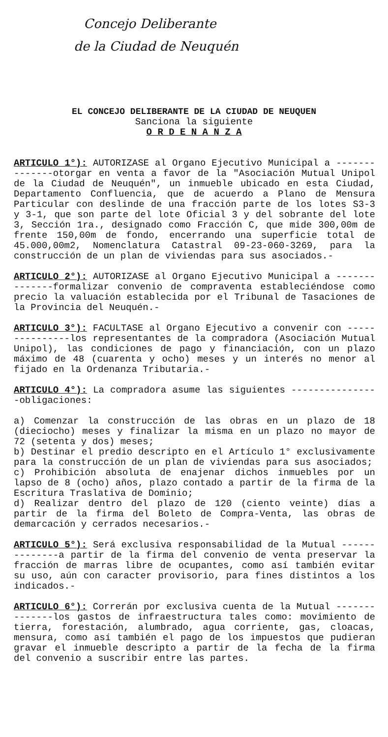Concejo Deliberante
de la Ciudad de Neuquén
EL CONCEJO DELIBERANTE DE LA CIUDAD DE NEUQUEN
Sanciona la siguiente
O R D E N A N Z A
ARTICULO 1°): AUTORIZASE al Organo Ejecutivo Municipal a --------------otorgar en venta a favor de la "Asociación Mutual Unipol de la Ciudad de Neuquén", un inmueble ubicado en esta Ciudad, Departamento Confluencia, que de acuerdo a Plano de Mensura Particular con deslinde de una fracción parte de los lotes S3-3 y 3-1, que son parte del lote Oficial 3 y del sobrante del lote 3, Sección 1ra., designado como Fracción C, que mide 300,00m de frente 150,00m de fondo, encerrando una superficie total de 45.000,00m2, Nomenclatura Catastral 09-23-060-3269, para la construcción de un plan de viviendas para sus asociados.-
ARTICULO 2°): AUTORIZASE al Organo Ejecutivo Municipal a --------------formalizar convenio de compraventa estableciéndose como precio la valuación establecida por el Tribunal de Tasaciones de la Provincia del Neuquén.-
ARTICULO 3°): FACULTASE al Organo Ejecutivo a convenir con ---------------los representantes de la compradora (Asociación Mutual Unipol), las condiciones de pago y financiación, con un plazo máximo de 48 (cuarenta y ocho) meses y un interés no menor al fijado en la Ordenanza Tributaria.-
ARTICULO 4°): La compradora asume las siguientes ----------------obligaciones:
a) Comenzar la construcción de las obras en un plazo de 18 (dieciocho) meses y finalizar la misma en un plazo no mayor de 72 (setenta y dos) meses;
b) Destinar el predio descripto en el Artículo 1° exclusivamente para la construcción de un plan de viviendas para sus asociados;
c) Prohibición absoluta de enajenar dichos inmuebles por un lapso de 8 (ocho) años, plazo contado a partir de la firma de la Escritura Traslativa de Dominio;
d) Realizar dentro del plazo de 120 (ciento veinte) días a partir de la firma del Boleto de Compra-Venta, las obras de demarcación y cerrados necesarios.-
ARTICULO 5°): Será exclusiva responsabilidad de la Mutual --------------a partir de la firma del convenio de venta preservar la fracción de marras libre de ocupantes, como así también evitar su uso, aún con caracter provisorio, para fines distintos a los indicados.-
ARTICULO 6°): Correrán por exclusiva cuenta de la Mutual --------------los gastos de infraestructura tales como: movimiento de tierra, forestación, alumbrado, agua corriente, gas, cloacas, mensura, como así también el pago de los impuestos que pudieran gravar el inmueble descripto a partir de la fecha de la firma del convenio a suscribir entre las partes.